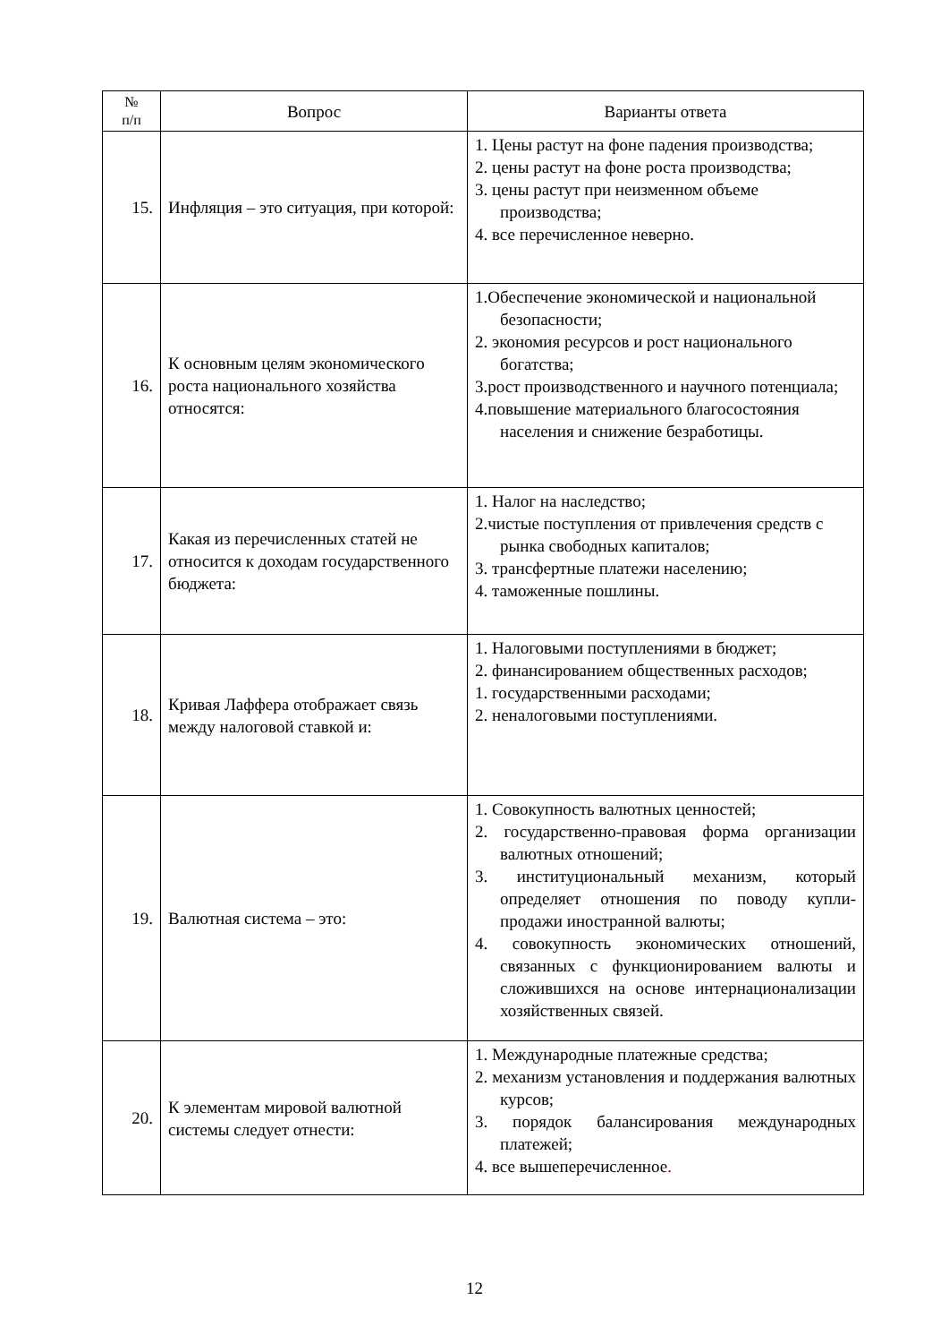| № п/п | Вопрос | Варианты ответа |
| --- | --- | --- |
| 15. | Инфляция – это ситуация, при которой: | 1. Цены растут на фоне падения производства; 2. цены растут на фоне роста производства; 3. цены растут при неизменном объеме производства; 4. все перечисленное неверно. |
| 16. | К основным целям экономического роста национального хозяйства относятся: | 1.Обеспечение экономической и национальной безопасности; 2. экономия ресурсов и рост национального богатства; 3.рост производственного и научного потенциала; 4.повышение материального благосостояния населения и снижение безработицы. |
| 17. | Какая из перечисленных статей не относится к доходам государственного бюджета: | 1. Налог на наследство; 2.чистые поступления от привлечения средств с рынка свободных капиталов; 3. трансфертные платежи населению; 4. таможенные пошлины. |
| 18. | Кривая Лаффера отображает связь между налоговой ставкой и: | 1. Налоговыми поступлениями в бюджет; 2. финансированием общественных расходов; 1. государственными расходами; 2. неналоговыми поступлениями. |
| 19. | Валютная система – это: | 1. Совокупность валютных ценностей; 2. государственно-правовая форма организации валютных отношений; 3. институциональный механизм, который определяет отношения по поводу купли-продажи иностранной валюты; 4. совокупность экономических отношений, связанных с функционированием валюты и сложившихся на основе интернационализации хозяйственных связей. |
| 20. | К элементам мировой валютной системы следует отнести: | 1. Международные платежные средства; 2. механизм установления и поддержания валютных курсов; 3. порядок балансирования международных платежей; 4. все вышеперечисленное . |
12